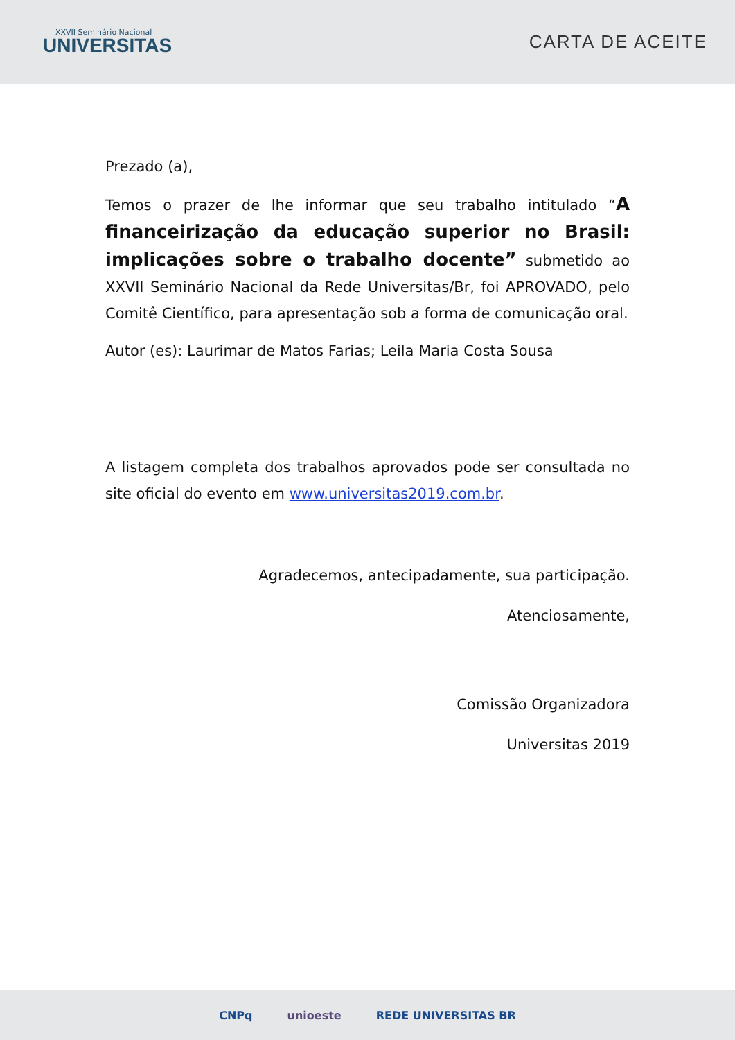XXVII Seminário Nacional
UNIVERSITAS
CARTA DE ACEITE
Prezado (a),
Temos o prazer de lhe informar que seu trabalho intitulado “A financeirização da educação superior no Brasil: implicações sobre o trabalho docente” submetido ao XXVII Seminário Nacional da Rede Universitas/Br, foi APROVADO, pelo Comitê Científico, para apresentação sob a forma de comunicação oral.
Autor (es): Laurimar de Matos Farias; Leila Maria Costa Sousa
A listagem completa dos trabalhos aprovados pode ser consultada no site oficial do evento em www.universitas2019.com.br.
Agradecemos, antecipadamente, sua participação.
Atenciosamente,
Comissão Organizadora
Universitas 2019
CNPq unioeste REDE UNIVERSITAS BR